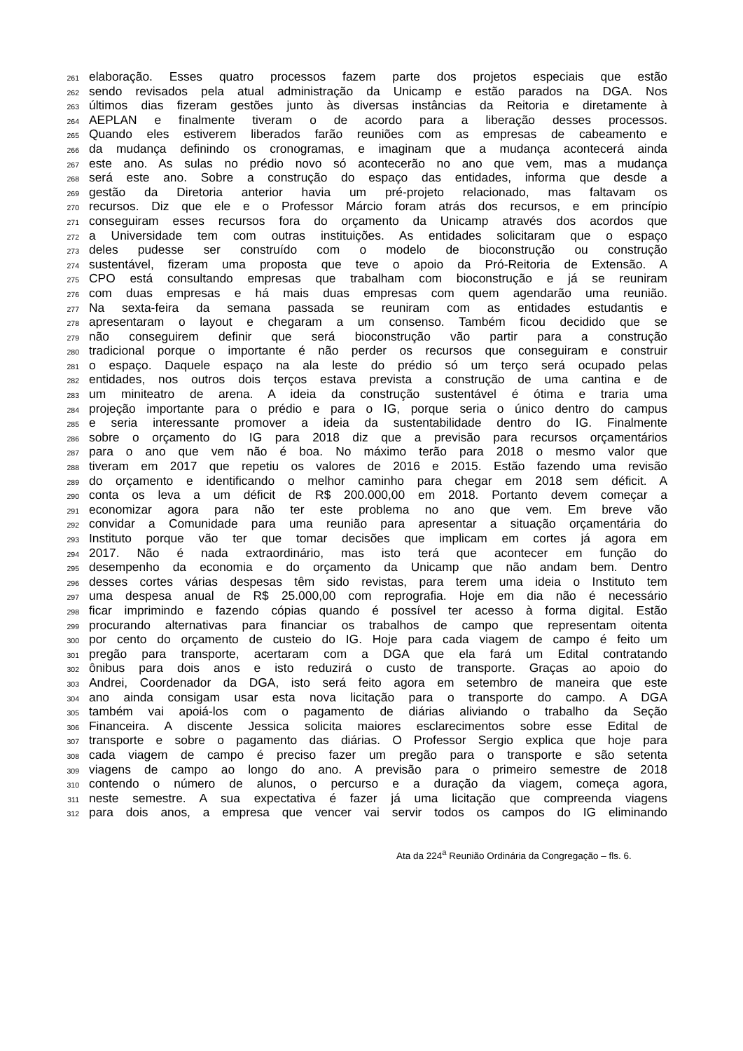261 elaboração. Esses quatro processos fazem parte dos projetos especiais que estão
262 sendo revisados pela atual administração da Unicamp e estão parados na DGA. Nos
263 últimos dias fizeram gestões junto às diversas instâncias da Reitoria e diretamente à
264 AEPLAN e finalmente tiveram o de acordo para a liberação desses processos.
265 Quando eles estiverem liberados farão reuniões com as empresas de cabeamento e
266 da mudança definindo os cronogramas, e imaginam que a mudança acontecerá ainda
267 este ano. As sulas no prédio novo só acontecerão no ano que vem, mas a mudança
268 será este ano. Sobre a construção do espaço das entidades, informa que desde a
269 gestão da Diretoria anterior havia um pré-projeto relacionado, mas faltavam os
270 recursos. Diz que ele e o Professor Márcio foram atrás dos recursos, e em princípio
271 conseguiram esses recursos fora do orçamento da Unicamp através dos acordos que
272 a Universidade tem com outras instituições. As entidades solicitaram que o espaço
273 deles pudesse ser construído com o modelo de bioconstrução ou construção
274 sustentável, fizeram uma proposta que teve o apoio da Pró-Reitoria de Extensão. A
275 CPO está consultando empresas que trabalham com bioconstrução e já se reuniram
276 com duas empresas e há mais duas empresas com quem agendarão uma reunião.
277 Na sexta-feira da semana passada se reuniram com as entidades estudantis e
278 apresentaram o layout e chegaram a um consenso. Também ficou decidido que se
279 não conseguirem definir que será bioconstrução vão partir para a construção
280 tradicional porque o importante é não perder os recursos que conseguiram e construir
281 o espaço. Daquele espaço na ala leste do prédio só um terço será ocupado pelas
282 entidades, nos outros dois terços estava prevista a construção de uma cantina e de
283 um miniteatro de arena. A ideia da construção sustentável é ótima e traria uma
284 projeção importante para o prédio e para o IG, porque seria o único dentro do campus
285 e seria interessante promover a ideia da sustentabilidade dentro do IG. Finalmente
286 sobre o orçamento do IG para 2018 diz que a previsão para recursos orçamentários
287 para o ano que vem não é boa. No máximo terão para 2018 o mesmo valor que
288 tiveram em 2017 que repetiu os valores de 2016 e 2015. Estão fazendo uma revisão
289 do orçamento e identificando o melhor caminho para chegar em 2018 sem déficit. A
290 conta os leva a um déficit de R$ 200.000,00 em 2018. Portanto devem começar a
291 economizar agora para não ter este problema no ano que vem. Em breve vão
292 convidar a Comunidade para uma reunião para apresentar a situação orçamentária do
293 Instituto porque vão ter que tomar decisões que implicam em cortes já agora em
294 2017. Não é nada extraordinário, mas isto terá que acontecer em função do
295 desempenho da economia e do orçamento da Unicamp que não andam bem. Dentro
296 desses cortes várias despesas têm sido revistas, para terem uma ideia o Instituto tem
297 uma despesa anual de R$ 25.000,00 com reprografia. Hoje em dia não é necessário
298 ficar imprimindo e fazendo cópias quando é possível ter acesso à forma digital. Estão
299 procurando alternativas para financiar os trabalhos de campo que representam oitenta
300 por cento do orçamento de custeio do IG. Hoje para cada viagem de campo é feito um
301 pregão para transporte, acertaram com a DGA que ela fará um Edital contratando
302 ônibus para dois anos e isto reduzirá o custo de transporte. Graças ao apoio do
303 Andrei, Coordenador da DGA, isto será feito agora em setembro de maneira que este
304 ano ainda consigam usar esta nova licitação para o transporte do campo. A DGA
305 também vai apoiá-los com o pagamento de diárias aliviando o trabalho da Seção
306 Financeira. A discente Jessica solicita maiores esclarecimentos sobre esse Edital de
307 transporte e sobre o pagamento das diárias. O Professor Sergio explica que hoje para
308 cada viagem de campo é preciso fazer um pregão para o transporte e são setenta
309 viagens de campo ao longo do ano. A previsão para o primeiro semestre de 2018
310 contendo o número de alunos, o percurso e a duração da viagem, começa agora,
311 neste semestre. A sua expectativa é fazer já uma licitação que compreenda viagens
312 para dois anos, a empresa que vencer vai servir todos os campos do IG eliminando
Ata da 224<sup>a</sup> Reunião Ordinária da Congregação – fls. 6.